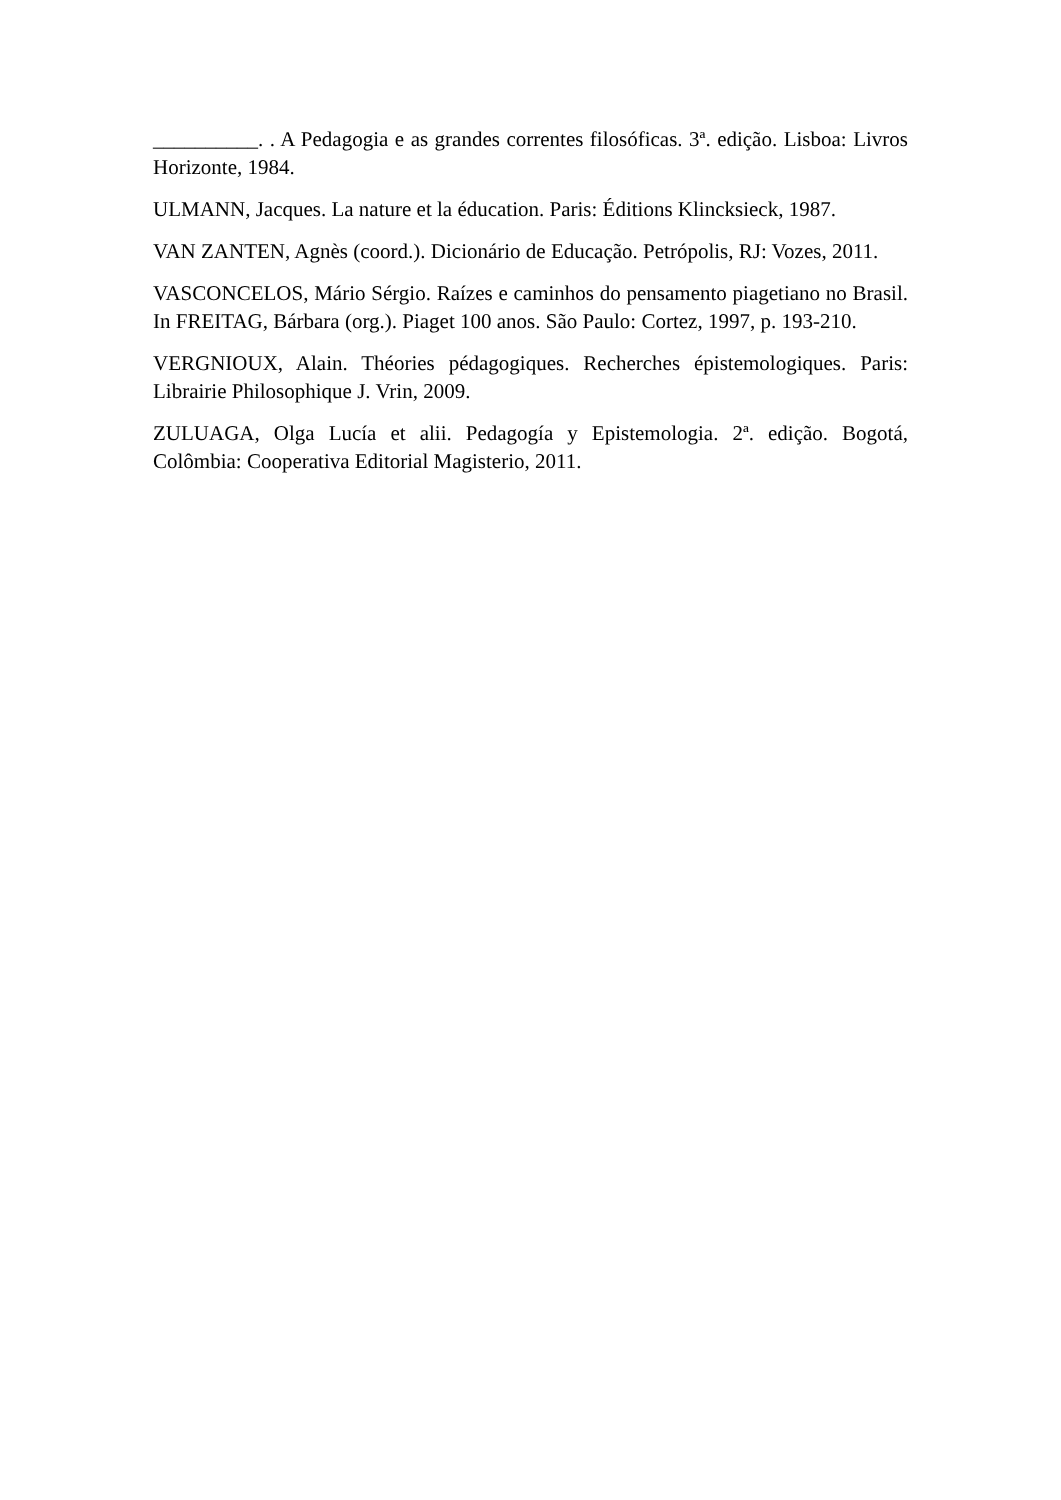__________. . A Pedagogia e as grandes correntes filosóficas. 3ª. edição. Lisboa: Livros Horizonte, 1984.
ULMANN, Jacques. La nature et la éducation. Paris: Éditions Klincksieck, 1987.
VAN ZANTEN, Agnès (coord.). Dicionário de Educação. Petrópolis, RJ: Vozes, 2011.
VASCONCELOS, Mário Sérgio. Raízes e caminhos do pensamento piagetiano no Brasil. In FREITAG, Bárbara (org.). Piaget 100 anos. São Paulo: Cortez, 1997, p. 193-210.
VERGNIOUX, Alain. Théories pédagogiques. Recherches épistemologiques. Paris: Librairie Philosophique J. Vrin, 2009.
ZULUAGA, Olga Lucía et alii. Pedagogía y Epistemologia. 2ª. edição. Bogotá, Colômbia: Cooperativa Editorial Magisterio, 2011.